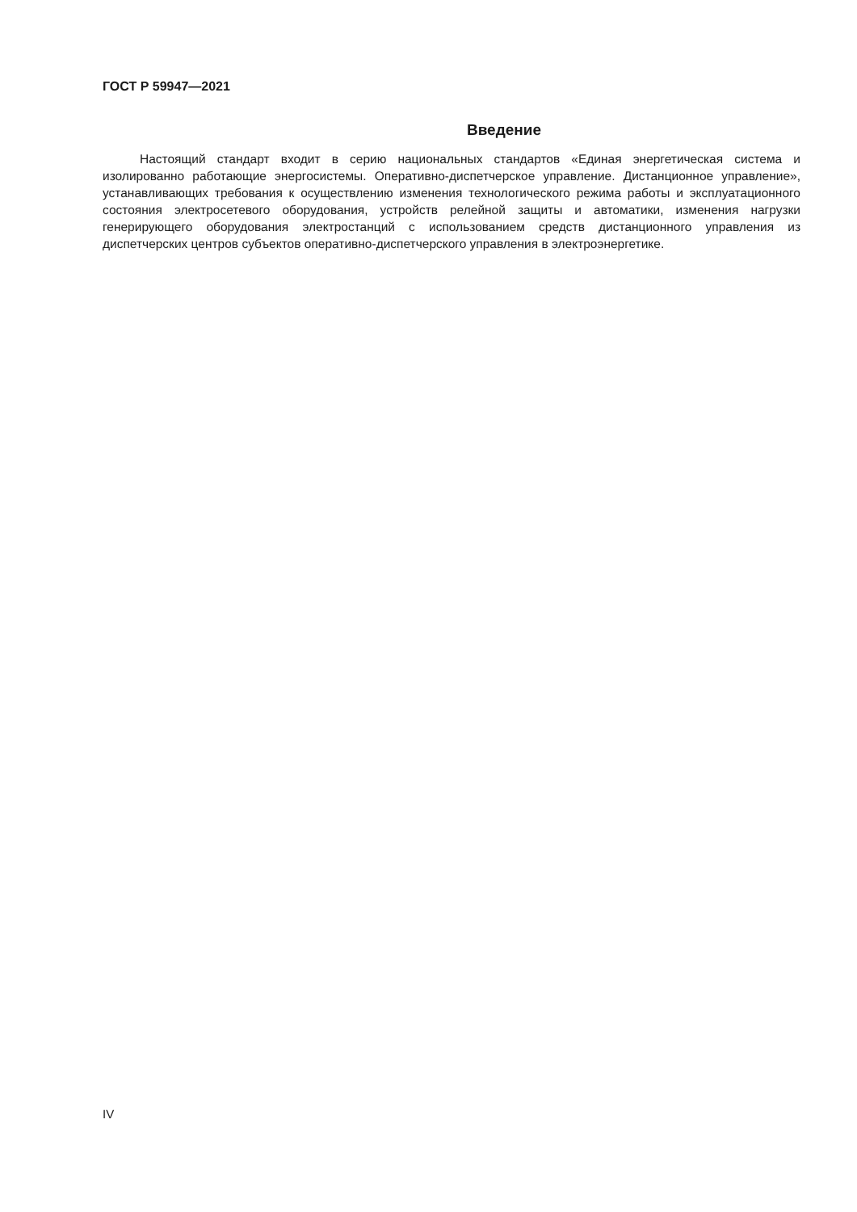ГОСТ Р 59947—2021
Введение
Настоящий стандарт входит в серию национальных стандартов «Единая энергетическая система и изолированно работающие энергосистемы. Оперативно-диспетчерское управление. Дистанционное управление», устанавливающих требования к осуществлению изменения технологического режима работы и эксплуатационного состояния электросетевого оборудования, устройств релейной защиты и автоматики, изменения нагрузки генерирующего оборудования электростанций с использованием средств дистанционного управления из диспетчерских центров субъектов оперативно-диспетчерского управления в электроэнергетике.
IV